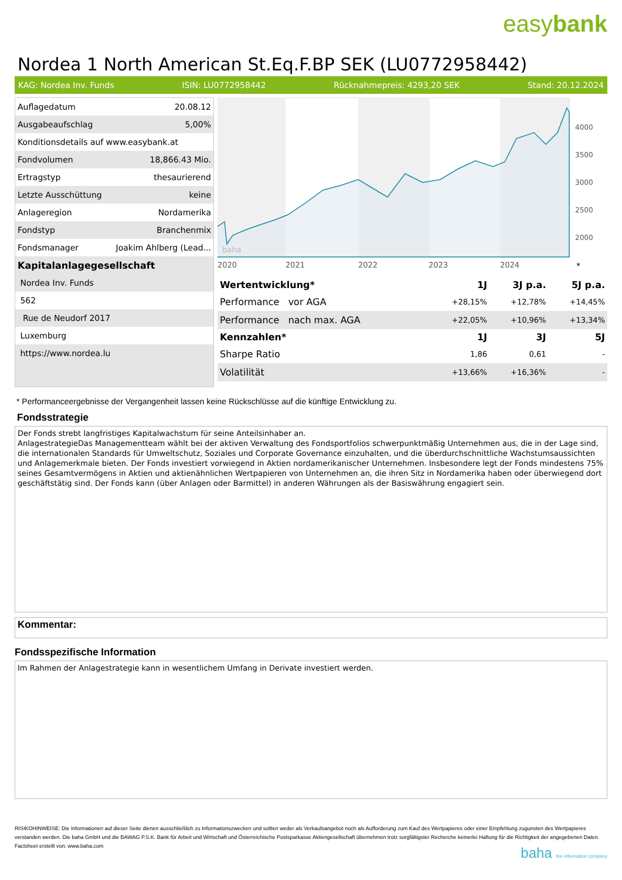easybank
Nordea 1 North American St.Eq.F.BP SEK (LU0772958442)
KAG: Nordea Inv. Funds ISIN: LU0772958442 Rücknahmepreis: 4293,20 SEK Stand: 20.12.2024
| Auflagedatum | 20.08.12 |
| Ausgabeaufschlag | 5,00% |
| Konditionsdetails auf www.easybank.at | |
| Fondvolumen | 18,866.43 Mio. |
| Ertragstyp | thesaurierend |
| Letzte Ausschüttung | keine |
| Anlageregion | Nordamerika |
| Fondstyp | Branchenmix |
| Fondsmanager | Joakim Ahlberg (Lead... |
| Kapitalanlagegesellschaft | |
| Nordea Inv. Funds | |
| 562 | |
| Rue de Neudorf 2017 | |
| Luxemburg | |
| https://www.nordea.lu | |
4000
3500
3000
2500
2000
2020
2021
2022
2023
2024
*
baha
| Wertentwicklung* | 1J | 3J p.a. | 5J p.a. |
| --- | --- | --- | --- |
| Performance vor AGA | +28,15% | +12,78% | +14,45% |
| Performance nach max. AGA | +22,05% | +10,96% | +13,34% |
| Kennzahlen* | 1J | 3J | 5J |
| Sharpe Ratio | 1,86 | 0,61 | - |
| Volatilität | +13,66% | +16,36% | - |
* Performanceergebnisse der Vergangenheit lassen keine Rückschlüsse auf die künftige Entwicklung zu.
Fondsstrategie
Der Fonds strebt langfristiges Kapitalwachstum für seine Anteilsinhaber an.
AnlagestrategieDas Managementteam wählt bei der aktiven Verwaltung des Fondsportfolios schwerpunktmäßig Unternehmen aus, die in der Lage sind, die internationalen Standards für Umweltschutz, Soziales und Corporate Governance einzuhalten, und die überdurchschnittliche Wachstumsaussichten und Anlagemerkmale bieten. Der Fonds investiert vorwiegend in Aktien nordamerikanischer Unternehmen. Insbesondere legt der Fonds mindestens 75% seines Gesamtvermögens in Aktien und aktienähnlichen Wertpapieren von Unternehmen an, die ihren Sitz in Nordamerika haben oder überwiegend dort geschäftstätig sind. Der Fonds kann (über Anlagen oder Barmittel) in anderen Währungen als der Basiswährung engagiert sein.
Kommentar:
Fondsspezifische Information
Im Rahmen der Anlagestrategie kann in wesentlichem Umfang in Derivate investiert werden.
RISIKOHINWEISE: Die Informationen auf dieser Seite dienen ausschließlich zu Informationszwecken und sollten weder als Verkaufsangebot noch als Aufforderung zum Kauf des Wertpapieres oder einer Empfehlung zugunsten des Wertpapieres verstanden werden. Die baha GmbH und die BAWAG P.S.K. Bank für Arbeit und Wirtschaft und Österreichische Postsparkasse Aktiengesellschaft übernehmen trotz sorgfältigster Recherche keinerlei Haftung für die Richtigkeit der angegebenen Daten.
Factsheet erstellt von: www.baha.com
baha the information company